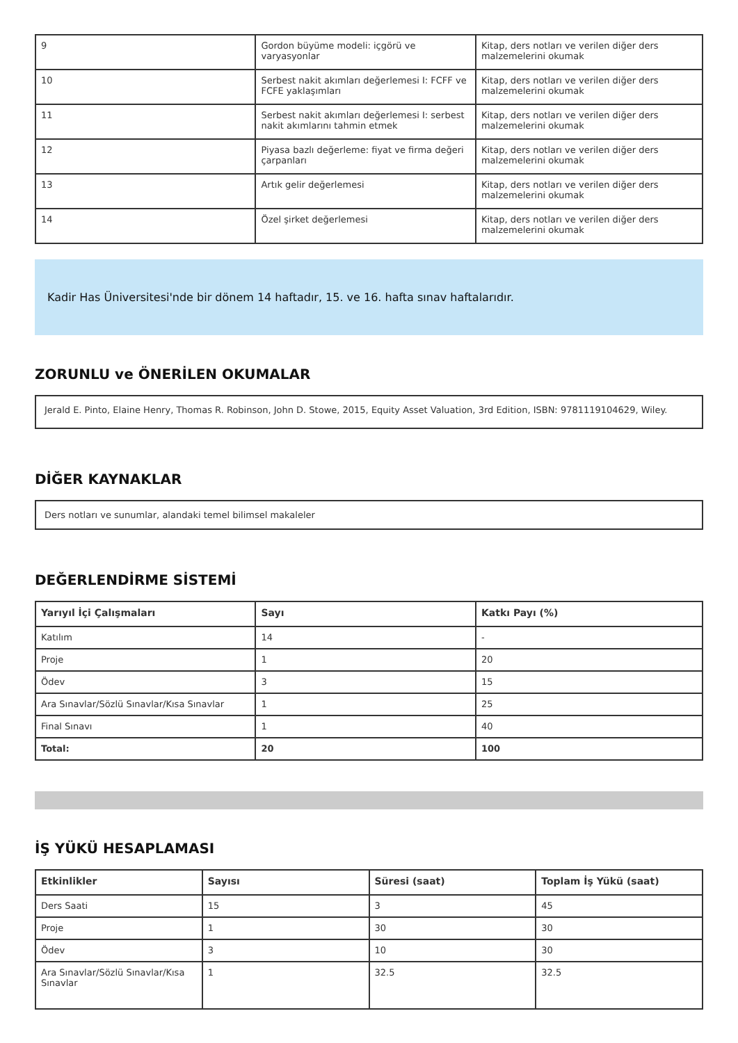| 9 | Gordon büyüme modeli: içgörü ve varyasyonlar | Kitap, ders notları ve verilen diğer ders malzemelerini okumak |
| 10 | Serbest nakit akımları değerlemesi I: FCFF ve FCFE yaklaşımları | Kitap, ders notları ve verilen diğer ders malzemelerini okumak |
| 11 | Serbest nakit akımları değerlemesi I: serbest nakit akımlarını tahmin etmek | Kitap, ders notları ve verilen diğer ders malzemelerini okumak |
| 12 | Piyasa bazlı değerleme: fiyat ve firma değeri çarpanları | Kitap, ders notları ve verilen diğer ders malzemelerini okumak |
| 13 | Artık gelir değerlemesi | Kitap, ders notları ve verilen diğer ders malzemelerini okumak |
| 14 | Özel şirket değerlemesi | Kitap, ders notları ve verilen diğer ders malzemelerini okumak |
Kadir Has Üniversitesi'nde bir dönem 14 haftadır, 15. ve 16. hafta sınav haftalarıdır.
ZORUNLU ve ÖNERİLEN OKUMALAR
Jerald E. Pinto, Elaine Henry, Thomas R. Robinson, John D. Stowe, 2015, Equity Asset Valuation, 3rd Edition, ISBN: 9781119104629, Wiley.
DİĞER KAYNAKLAR
Ders notları ve sunumlar, alandaki temel bilimsel makaleler
DEĞERLENDİRME SİSTEMİ
| Yarıyıl İçi Çalışmaları | Sayı | Katkı Payı (%) |
| --- | --- | --- |
| Katılım | 14 | - |
| Proje | 1 | 20 |
| Ödev | 3 | 15 |
| Ara Sınavlar/Sözlü Sınavlar/Kısa Sınavlar | 1 | 25 |
| Final Sınavı | 1 | 40 |
| Total: | 20 | 100 |
İŞ YÜKÜ HESAPLAMASI
| Etkinlikler | Sayısı | Süresi (saat) | Toplam İş Yükü (saat) |
| --- | --- | --- | --- |
| Ders Saati | 15 | 3 | 45 |
| Proje | 1 | 30 | 30 |
| Ödev | 3 | 10 | 30 |
| Ara Sınavlar/Sözlü Sınavlar/Kısa Sınavlar | 1 | 32.5 | 32.5 |